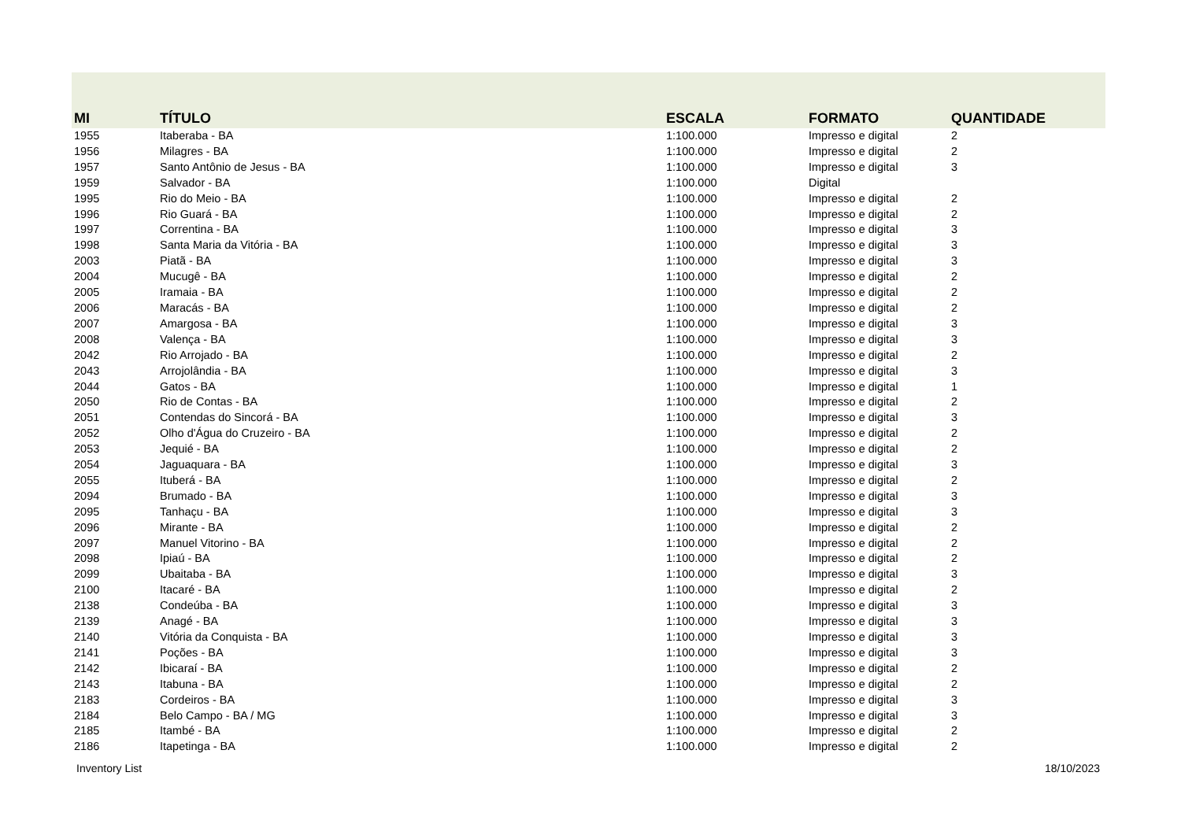| MI | TÍTULO | ESCALA | FORMATO | QUANTIDADE |
| --- | --- | --- | --- | --- |
| 1955 | Itaberaba - BA | 1:100.000 | Impresso e digital | 2 |
| 1956 | Milagres - BA | 1:100.000 | Impresso e digital | 2 |
| 1957 | Santo Antônio de Jesus - BA | 1:100.000 | Impresso e digital | 3 |
| 1959 | Salvador - BA | 1:100.000 | Digital | |
| 1995 | Rio do Meio - BA | 1:100.000 | Impresso e digital | 2 |
| 1996 | Rio Guará - BA | 1:100.000 | Impresso e digital | 2 |
| 1997 | Correntina - BA | 1:100.000 | Impresso e digital | 3 |
| 1998 | Santa Maria da Vitória - BA | 1:100.000 | Impresso e digital | 3 |
| 2003 | Piatã - BA | 1:100.000 | Impresso e digital | 3 |
| 2004 | Mucugê - BA | 1:100.000 | Impresso e digital | 2 |
| 2005 | Iramaia - BA | 1:100.000 | Impresso e digital | 2 |
| 2006 | Maracás - BA | 1:100.000 | Impresso e digital | 2 |
| 2007 | Amargosa - BA | 1:100.000 | Impresso e digital | 3 |
| 2008 | Valença - BA | 1:100.000 | Impresso e digital | 3 |
| 2042 | Rio Arrojado - BA | 1:100.000 | Impresso e digital | 2 |
| 2043 | Arrojolândia - BA | 1:100.000 | Impresso e digital | 3 |
| 2044 | Gatos - BA | 1:100.000 | Impresso e digital | 1 |
| 2050 | Rio de Contas - BA | 1:100.000 | Impresso e digital | 2 |
| 2051 | Contendas do Sincorá - BA | 1:100.000 | Impresso e digital | 3 |
| 2052 | Olho d'Água do Cruzeiro - BA | 1:100.000 | Impresso e digital | 2 |
| 2053 | Jequié - BA | 1:100.000 | Impresso e digital | 2 |
| 2054 | Jaguaquara - BA | 1:100.000 | Impresso e digital | 3 |
| 2055 | Ituberá - BA | 1:100.000 | Impresso e digital | 2 |
| 2094 | Brumado - BA | 1:100.000 | Impresso e digital | 3 |
| 2095 | Tanhaçu - BA | 1:100.000 | Impresso e digital | 3 |
| 2096 | Mirante - BA | 1:100.000 | Impresso e digital | 2 |
| 2097 | Manuel Vitorino - BA | 1:100.000 | Impresso e digital | 2 |
| 2098 | Ipiaú - BA | 1:100.000 | Impresso e digital | 2 |
| 2099 | Ubaitaba - BA | 1:100.000 | Impresso e digital | 3 |
| 2100 | Itacaré - BA | 1:100.000 | Impresso e digital | 2 |
| 2138 | Condeúba - BA | 1:100.000 | Impresso e digital | 3 |
| 2139 | Anagé - BA | 1:100.000 | Impresso e digital | 3 |
| 2140 | Vitória da Conquista - BA | 1:100.000 | Impresso e digital | 3 |
| 2141 | Poções - BA | 1:100.000 | Impresso e digital | 3 |
| 2142 | Ibicaraí - BA | 1:100.000 | Impresso e digital | 2 |
| 2143 | Itabuna - BA | 1:100.000 | Impresso e digital | 2 |
| 2183 | Cordeiros - BA | 1:100.000 | Impresso e digital | 3 |
| 2184 | Belo Campo - BA / MG | 1:100.000 | Impresso e digital | 3 |
| 2185 | Itambé - BA | 1:100.000 | Impresso e digital | 2 |
| 2186 | Itapetinga - BA | 1:100.000 | Impresso e digital | 2 |
Inventory List 18/10/2023